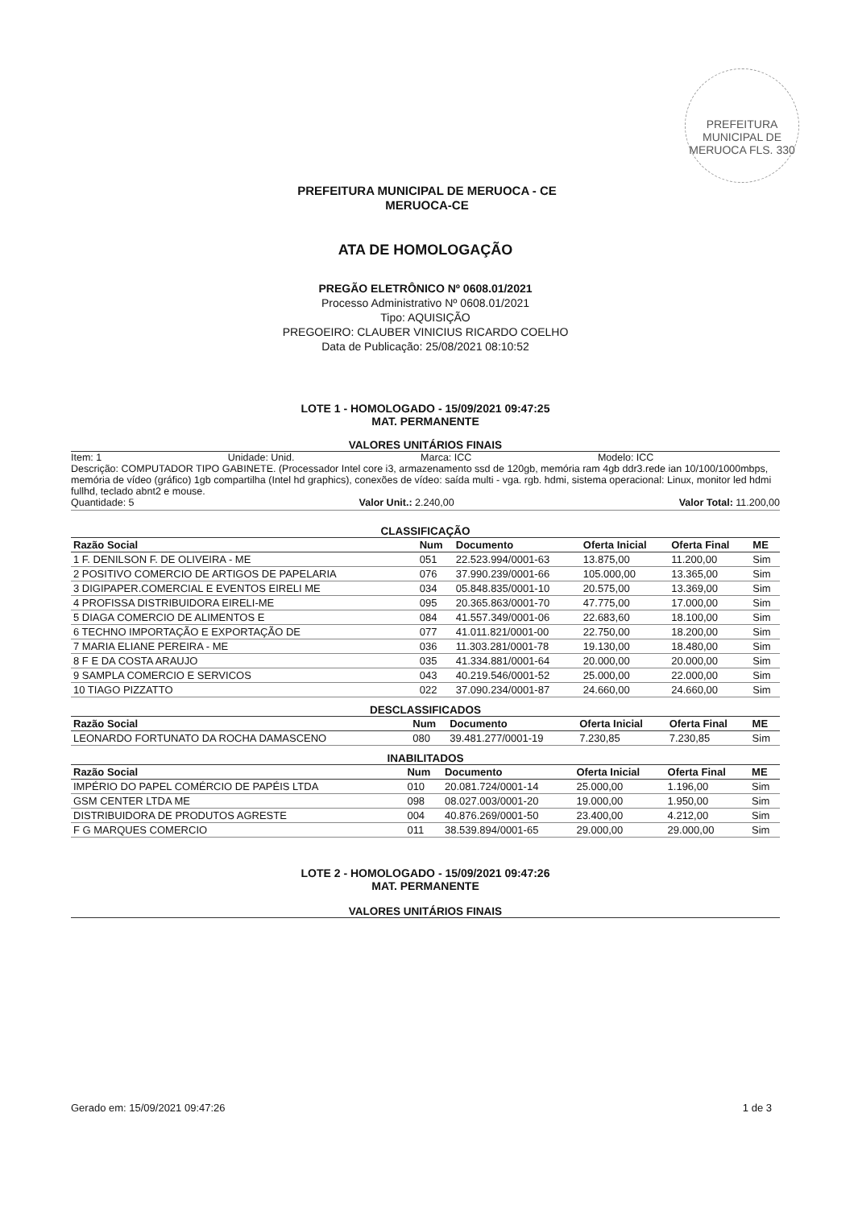PREFEITURA MUNICIPAL DE MERUOCA FLS. 330
PREFEITURA MUNICIPAL DE MERUOCA - CE
MERUOCA-CE
ATA DE HOMOLOGAÇÃO
PREGÃO ELETRÔNICO Nº 0608.01/2021
Processo Administrativo Nº 0608.01/2021
Tipo: AQUISIÇÃO
PREGOEIRO: CLAUBER VINICIUS RICARDO COELHO
Data de Publicação: 25/08/2021 08:10:52
LOTE 1 - HOMOLOGADO - 15/09/2021 09:47:25
MAT. PERMANENTE
VALORES UNITÁRIOS FINAIS
Item: 1 Unidade: Unid. Marca: ICC Modelo: ICC
Descrição: COMPUTADOR TIPO GABINETE. (Processador Intel core i3, armazenamento ssd de 120gb, memória ram 4gb ddr3.rede ian 10/100/1000mbps, memória de vídeo (gráfico) 1gb compartilha (Intel hd graphics), conexões de vídeo: saída multi - vga. rgb. hdmi, sistema operacional: Linux, monitor led hdmi fullhd, teclado abnt2 e mouse.
Quantidade: 5 Valor Unit.: 2.240,00 Valor Total: 11.200,00
CLASSIFICAÇÃO
| Razão Social | Num | Documento | Oferta Inicial | Oferta Final | ME |
| --- | --- | --- | --- | --- | --- |
| 1 F. DENILSON F. DE OLIVEIRA - ME | 051 | 22.523.994/0001-63 | 13.875,00 | 11.200,00 | Sim |
| 2 POSITIVO COMERCIO DE ARTIGOS DE PAPELARIA | 076 | 37.990.239/0001-66 | 105.000,00 | 13.365,00 | Sim |
| 3 DIGIPAPER.COMERCIAL E EVENTOS EIRELI ME | 034 | 05.848.835/0001-10 | 20.575,00 | 13.369,00 | Sim |
| 4 PROFISSA DISTRIBUIDORA EIRELI-ME | 095 | 20.365.863/0001-70 | 47.775,00 | 17.000,00 | Sim |
| 5 DIAGA COMERCIO DE ALIMENTOS E | 084 | 41.557.349/0001-06 | 22.683,60 | 18.100,00 | Sim |
| 6 TECHNO IMPORTAÇÃO E EXPORTAÇÃO DE | 077 | 41.011.821/0001-00 | 22.750,00 | 18.200,00 | Sim |
| 7 MARIA ELIANE PEREIRA - ME | 036 | 11.303.281/0001-78 | 19.130,00 | 18.480,00 | Sim |
| 8 F E DA COSTA ARAUJO | 035 | 41.334.881/0001-64 | 20.000,00 | 20.000,00 | Sim |
| 9 SAMPLA COMERCIO E SERVICOS | 043 | 40.219.546/0001-52 | 25.000,00 | 22.000,00 | Sim |
| 10 TIAGO PIZZATTO | 022 | 37.090.234/0001-87 | 24.660,00 | 24.660,00 | Sim |
DESCLASSIFICADOS
| Razão Social | Num | Documento | Oferta Inicial | Oferta Final | ME |
| --- | --- | --- | --- | --- | --- |
| LEONARDO FORTUNATO DA ROCHA DAMASCENO | 080 | 39.481.277/0001-19 | 7.230,85 | 7.230,85 | Sim |
INABILITADOS
| Razão Social | Num | Documento | Oferta Inicial | Oferta Final | ME |
| --- | --- | --- | --- | --- | --- |
| IMPÉRIO DO PAPEL COMÉRCIO DE PAPÉIS LTDA | 010 | 20.081.724/0001-14 | 25.000,00 | 1.196,00 | Sim |
| GSM CENTER LTDA ME | 098 | 08.027.003/0001-20 | 19.000,00 | 1.950,00 | Sim |
| DISTRIBUIDORA DE PRODUTOS AGRESTE | 004 | 40.876.269/0001-50 | 23.400,00 | 4.212,00 | Sim |
| F G MARQUES COMERCIO | 011 | 38.539.894/0001-65 | 29.000,00 | 29.000,00 | Sim |
LOTE 2 - HOMOLOGADO - 15/09/2021 09:47:26
MAT. PERMANENTE
VALORES UNITÁRIOS FINAIS
Gerado em: 15/09/2021 09:47:26 1 de 3